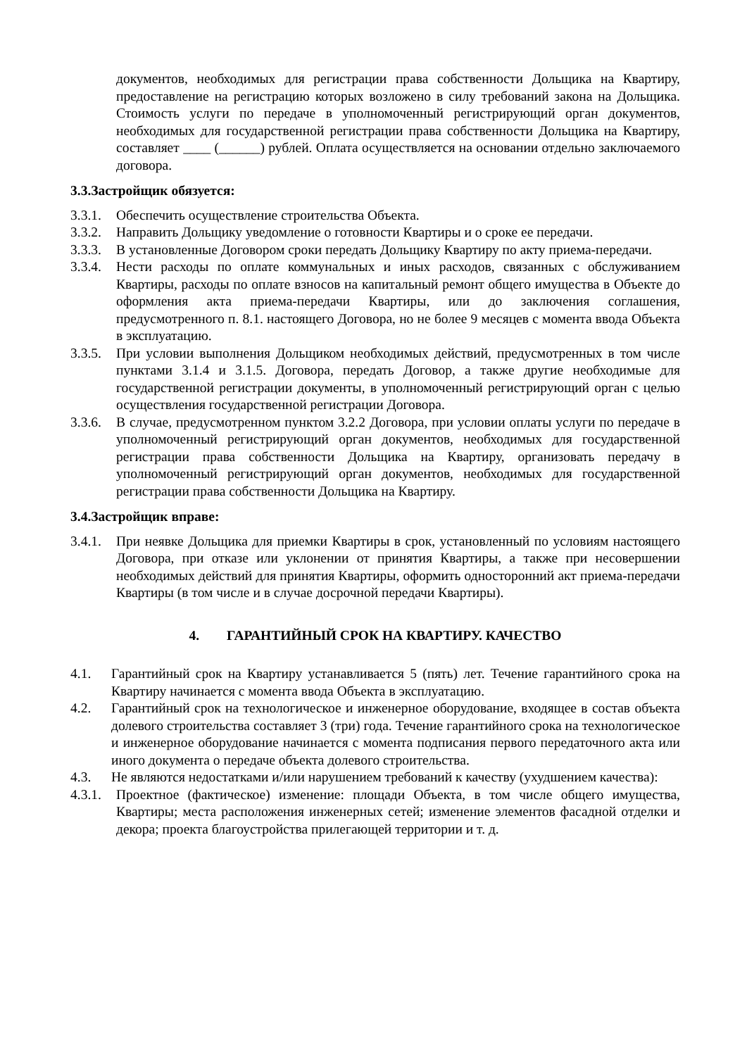документов, необходимых для регистрации права собственности Дольщика на Квартиру, предоставление на регистрацию которых возложено в силу требований закона на Дольщика. Стоимость услуги по передаче в уполномоченный регистрирующий орган документов, необходимых для государственной регистрации права собственности Дольщика на Квартиру, составляет ____ (______) рублей. Оплата осуществляется на основании отдельно заключаемого договора.
3.3.Застройщик обязуется:
3.3.1. Обеспечить осуществление строительства Объекта.
3.3.2. Направить Дольщику уведомление о готовности Квартиры и о сроке ее передачи.
3.3.3. В установленные Договором сроки передать Дольщику Квартиру по акту приема-передачи.
3.3.4. Нести расходы по оплате коммунальных и иных расходов, связанных с обслуживанием Квартиры, расходы по оплате взносов на капитальный ремонт общего имущества в Объекте до оформления акта приема-передачи Квартиры, или до заключения соглашения, предусмотренного п. 8.1. настоящего Договора, но не более 9 месяцев с момента ввода Объекта в эксплуатацию.
3.3.5. При условии выполнения Дольщиком необходимых действий, предусмотренных в том числе пунктами 3.1.4 и 3.1.5. Договора, передать Договор, а также другие необходимые для государственной регистрации документы, в уполномоченный регистрирующий орган с целью осуществления государственной регистрации Договора.
3.3.6. В случае, предусмотренном пунктом 3.2.2 Договора, при условии оплаты услуги по передаче в уполномоченный регистрирующий орган документов, необходимых для государственной регистрации права собственности Дольщика на Квартиру, организовать передачу в уполномоченный регистрирующий орган документов, необходимых для государственной регистрации права собственности Дольщика на Квартиру.
3.4.Застройщик вправе:
3.4.1. При неявке Дольщика для приемки Квартиры в срок, установленный по условиям настоящего Договора, при отказе или уклонении от принятия Квартиры, а также при несовершении необходимых действий для принятия Квартиры, оформить односторонний акт приема-передачи Квартиры (в том числе и в случае досрочной передачи Квартиры).
4. ГАРАНТИЙНЫЙ СРОК НА КВАРТИРУ. КАЧЕСТВО
4.1. Гарантийный срок на Квартиру устанавливается 5 (пять) лет. Течение гарантийного срока на Квартиру начинается с момента ввода Объекта в эксплуатацию.
4.2. Гарантийный срок на технологическое и инженерное оборудование, входящее в состав объекта долевого строительства составляет 3 (три) года. Течение гарантийного срока на технологическое и инженерное оборудование начинается с момента подписания первого передаточного акта или иного документа о передаче объекта долевого строительства.
4.3. Не являются недостатками и/или нарушением требований к качеству (ухудшением качества):
4.3.1. Проектное (фактическое) изменение: площади Объекта, в том числе общего имущества, Квартиры; места расположения инженерных сетей; изменение элементов фасадной отделки и декора; проекта благоустройства прилегающей территории и т. д.